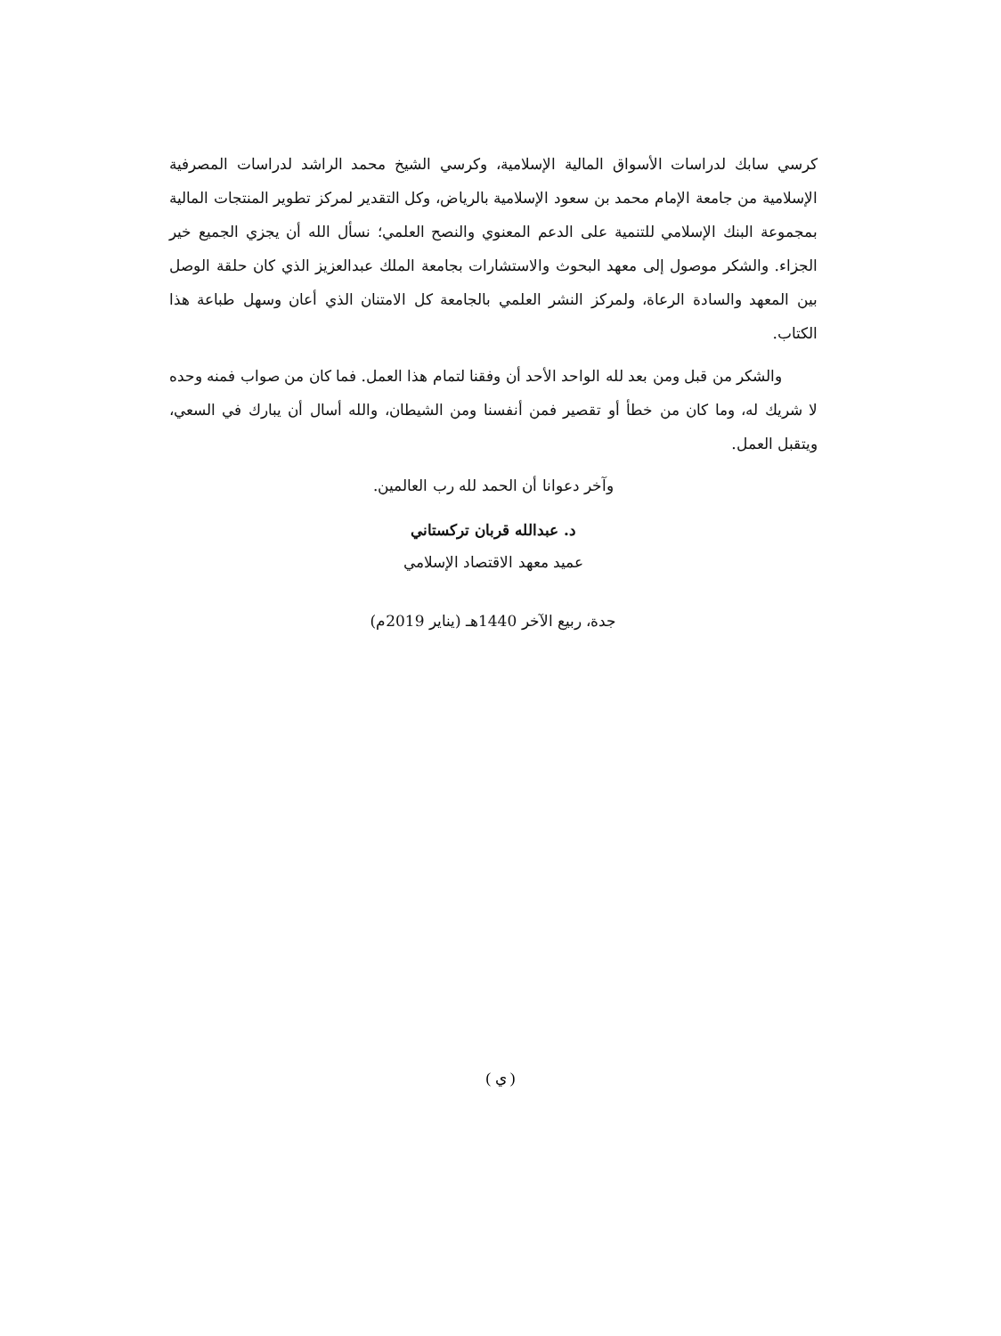كرسي سابك لدراسات الأسواق المالية الإسلامية، وكرسي الشيخ محمد الراشد لدراسات المصرفية الإسلامية من جامعة الإمام محمد بن سعود الإسلامية بالرياض، وكل التقدير لمركز تطوير المنتجات المالية بمجموعة البنك الإسلامي للتنمية على الدعم المعنوي والنصح العلمي؛ نسأل الله أن يجزي الجميع خير الجزاء. والشكر موصول إلى معهد البحوث والاستشارات بجامعة الملك عبدالعزيز الذي كان حلقة الوصل بين المعهد والسادة الرعاة، ولمركز النشر العلمي بالجامعة كل الامتنان الذي أعان وسهل طباعة هذا الكتاب.
والشكر من قبل ومن بعد لله الواحد الأحد أن وفقنا لتمام هذا العمل. فما كان من صواب فمنه وحده لا شريك له، وما كان من خطأ أو تقصير فمن أنفسنا ومن الشيطان، والله أسال أن يبارك في السعي، ويتقبل العمل.
وآخر دعوانا أن الحمد لله رب العالمين.
د. عبدالله قربان تركستاني
عميد معهد الاقتصاد الإسلامي
جدة، ربيع الآخر 1440هـ (يناير 2019م)
( ي )